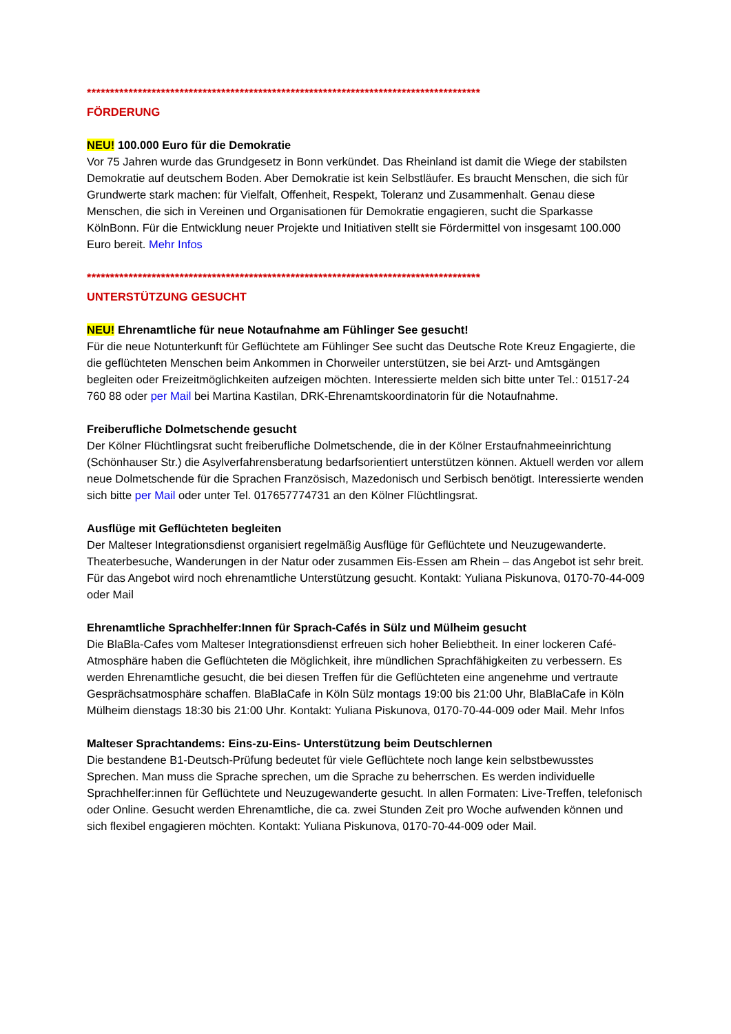*************************************************************************************
FÖRDERUNG
NEU! 100.000 Euro für die Demokratie
Vor 75 Jahren wurde das Grundgesetz in Bonn verkündet. Das Rheinland ist damit die Wiege der stabilsten Demokratie auf deutschem Boden. Aber Demokratie ist kein Selbstläufer. Es braucht Menschen, die sich für Grundwerte stark machen: für Vielfalt, Offenheit, Respekt, Toleranz und Zusammenhalt. Genau diese Menschen, die sich in Vereinen und Organisationen für Demokratie engagieren, sucht die Sparkasse KölnBonn. Für die Entwicklung neuer Projekte und Initiativen stellt sie Fördermittel von insgesamt 100.000 Euro bereit. Mehr Infos
*************************************************************************************
UNTERSTÜTZUNG GESUCHT
NEU! Ehrenamtliche für neue Notaufnahme am Fühlinger See gesucht!
Für die neue Notunterkunft für Geflüchtete am Fühlinger See sucht das Deutsche Rote Kreuz Engagierte, die die geflüchteten Menschen beim Ankommen in Chorweiler unterstützen, sie bei Arzt- und Amtsgängen begleiten oder Freizeitmöglichkeiten aufzeigen möchten. Interessierte melden sich bitte unter Tel.: 01517-24 760 88 oder per Mail bei Martina Kastilan, DRK-Ehrenamtskoordinatorin für die Notaufnahme.
Freiberufliche Dolmetschende gesucht
Der Kölner Flüchtlingsrat sucht freiberufliche Dolmetschende, die in der Kölner Erstaufnahmeeinrichtung (Schönhauser Str.) die Asylverfahrensberatung bedarfsorientiert unterstützen können. Aktuell werden vor allem neue Dolmetschende für die Sprachen Französisch, Mazedonisch und Serbisch benötigt. Interessierte wenden sich bitte per Mail oder unter Tel. 017657774731 an den Kölner Flüchtlingsrat.
Ausflüge mit Geflüchteten begleiten
Der Malteser Integrationsdienst organisiert regelmäßig Ausflüge für Geflüchtete und Neuzugewanderte. Theaterbesuche, Wanderungen in der Natur oder zusammen Eis-Essen am Rhein – das Angebot ist sehr breit. Für das Angebot wird noch ehrenamtliche Unterstützung gesucht. Kontakt: Yuliana Piskunova, 0170-70-44-009 oder Mail
Ehrenamtliche Sprachhelfer:Innen für Sprach-Cafés in Sülz und Mülheim gesucht
Die BlaBla-Cafes vom Malteser Integrationsdienst erfreuen sich hoher Beliebtheit. In einer lockeren Café-Atmosphäre haben die Geflüchteten die Möglichkeit, ihre mündlichen Sprachfähigkeiten zu verbessern. Es werden Ehrenamtliche gesucht, die bei diesen Treffen für die Geflüchteten eine angenehme und vertraute Gesprächsatmosphäre schaffen. BlaBlaCafe in Köln Sülz montags 19:00 bis 21:00 Uhr, BlaBlaCafe in Köln Mülheim dienstags 18:30 bis 21:00 Uhr. Kontakt: Yuliana Piskunova, 0170-70-44-009 oder Mail. Mehr Infos
Malteser Sprachtandems: Eins-zu-Eins- Unterstützung beim Deutschlernen
Die bestandene B1-Deutsch-Prüfung bedeutet für viele Geflüchtete noch lange kein selbstbewusstes Sprechen. Man muss die Sprache sprechen, um die Sprache zu beherrschen. Es werden individuelle Sprachhelfer:innen für Geflüchtete und Neuzugewanderte gesucht. In allen Formaten: Live-Treffen, telefonisch oder Online. Gesucht werden Ehrenamtliche, die ca. zwei Stunden Zeit pro Woche aufwenden können und sich flexibel engagieren möchten. Kontakt: Yuliana Piskunova, 0170-70-44-009 oder Mail.